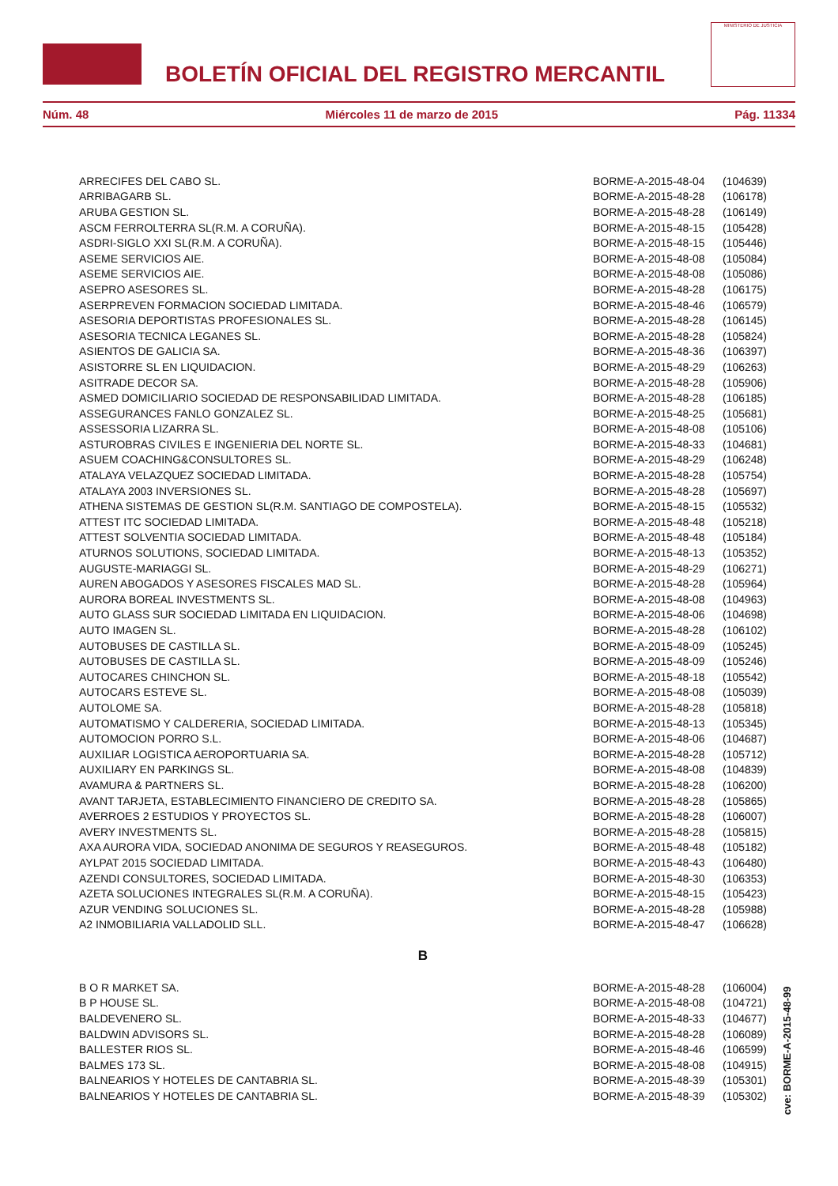BOLETÍN OFICIAL DEL REGISTRO MERCANTIL
MINISTERIO DE JUSTICIA
Núm. 48 Miércoles 11 de marzo de 2015 Pág. 11334
| ARRECIFES DEL CABO SL. | BORME-A-2015-48-04 | (104639) |
| ARRIBAGARB SL. | BORME-A-2015-48-28 | (106178) |
| ARUBA GESTION SL. | BORME-A-2015-48-28 | (106149) |
| ASCM FERROLTERRA SL(R.M. A CORUÑA). | BORME-A-2015-48-15 | (105428) |
| ASDRI-SIGLO XXI SL(R.M. A CORUÑA). | BORME-A-2015-48-15 | (105446) |
| ASEME SERVICIOS AIE. | BORME-A-2015-48-08 | (105084) |
| ASEME SERVICIOS AIE. | BORME-A-2015-48-08 | (105086) |
| ASEPRO ASESORES SL. | BORME-A-2015-48-28 | (106175) |
| ASERPREVEN FORMACION SOCIEDAD LIMITADA. | BORME-A-2015-48-46 | (106579) |
| ASESORIA DEPORTISTAS PROFESIONALES SL. | BORME-A-2015-48-28 | (106145) |
| ASESORIA TECNICA LEGANES SL. | BORME-A-2015-48-28 | (105824) |
| ASIENTOS DE GALICIA SA. | BORME-A-2015-48-36 | (106397) |
| ASISTORRE SL EN LIQUIDACION. | BORME-A-2015-48-29 | (106263) |
| ASITRADE DECOR SA. | BORME-A-2015-48-28 | (105906) |
| ASMED DOMICILIARIO SOCIEDAD DE RESPONSABILIDAD LIMITADA. | BORME-A-2015-48-28 | (106185) |
| ASSEGURANCES FANLO GONZALEZ SL. | BORME-A-2015-48-25 | (105681) |
| ASSESSORIA LIZARRA SL. | BORME-A-2015-48-08 | (105106) |
| ASTUROBRAS CIVILES E INGENIERIA DEL NORTE SL. | BORME-A-2015-48-33 | (104681) |
| ASUEM COACHING&CONSULTORES SL. | BORME-A-2015-48-29 | (106248) |
| ATALAYA VELAZQUEZ SOCIEDAD LIMITADA. | BORME-A-2015-48-28 | (105754) |
| ATALAYA 2003 INVERSIONES SL. | BORME-A-2015-48-28 | (105697) |
| ATHENA SISTEMAS DE GESTION SL(R.M. SANTIAGO DE COMPOSTELA). | BORME-A-2015-48-15 | (105532) |
| ATTEST ITC SOCIEDAD LIMITADA. | BORME-A-2015-48-48 | (105218) |
| ATTEST SOLVENTIA SOCIEDAD LIMITADA. | BORME-A-2015-48-48 | (105184) |
| ATURNOS SOLUTIONS, SOCIEDAD LIMITADA. | BORME-A-2015-48-13 | (105352) |
| AUGUSTE-MARIAGGI SL. | BORME-A-2015-48-29 | (106271) |
| AUREN ABOGADOS Y ASESORES FISCALES MAD SL. | BORME-A-2015-48-28 | (105964) |
| AURORA BOREAL INVESTMENTS SL. | BORME-A-2015-48-08 | (104963) |
| AUTO GLASS SUR SOCIEDAD LIMITADA EN LIQUIDACION. | BORME-A-2015-48-06 | (104698) |
| AUTO IMAGEN SL. | BORME-A-2015-48-28 | (106102) |
| AUTOBUSES DE CASTILLA SL. | BORME-A-2015-48-09 | (105245) |
| AUTOBUSES DE CASTILLA SL. | BORME-A-2015-48-09 | (105246) |
| AUTOCARES CHINCHON SL. | BORME-A-2015-48-18 | (105542) |
| AUTOCARS ESTEVE SL. | BORME-A-2015-48-08 | (105039) |
| AUTOLOME SA. | BORME-A-2015-48-28 | (105818) |
| AUTOMATISMO Y CALDERERIA, SOCIEDAD LIMITADA. | BORME-A-2015-48-13 | (105345) |
| AUTOMOCION PORRO S.L. | BORME-A-2015-48-06 | (104687) |
| AUXILIAR LOGISTICA AEROPORTUARIA SA. | BORME-A-2015-48-28 | (105712) |
| AUXILIARY EN PARKINGS SL. | BORME-A-2015-48-08 | (104839) |
| AVAMURA & PARTNERS SL. | BORME-A-2015-48-28 | (106200) |
| AVANT TARJETA, ESTABLECIMIENTO FINANCIERO DE CREDITO SA. | BORME-A-2015-48-28 | (105865) |
| AVERROES 2 ESTUDIOS Y PROYECTOS SL. | BORME-A-2015-48-28 | (106007) |
| AVERY INVESTMENTS SL. | BORME-A-2015-48-28 | (105815) |
| AXA AURORA VIDA, SOCIEDAD ANONIMA DE SEGUROS Y REASEGUROS. | BORME-A-2015-48-48 | (105182) |
| AYLPAT 2015 SOCIEDAD LIMITADA. | BORME-A-2015-48-43 | (106480) |
| AZENDI CONSULTORES, SOCIEDAD LIMITADA. | BORME-A-2015-48-30 | (106353) |
| AZETA SOLUCIONES INTEGRALES SL(R.M. A CORUÑA). | BORME-A-2015-48-15 | (105423) |
| AZUR VENDING SOLUCIONES SL. | BORME-A-2015-48-28 | (105988) |
| A2 INMOBILIARIA VALLADOLID SLL. | BORME-A-2015-48-47 | (106628) |
| B | | |
| B O R MARKET SA. | BORME-A-2015-48-28 | (106004) |
| B P HOUSE SL. | BORME-A-2015-48-08 | (104721) |
| BALDEVENERO SL. | BORME-A-2015-48-33 | (104677) |
| BALDWIN ADVISORS SL. | BORME-A-2015-48-28 | (106089) |
| BALLESTER RIOS SL. | BORME-A-2015-48-46 | (106599) |
| BALMES 173 SL. | BORME-A-2015-48-08 | (104915) |
| BALNEARIOS Y HOTELES DE CANTABRIA SL. | BORME-A-2015-48-39 | (105301) |
| BALNEARIOS Y HOTELES DE CANTABRIA SL. | BORME-A-2015-48-39 | (105302) |
cve: BORME-A-2015-48-99